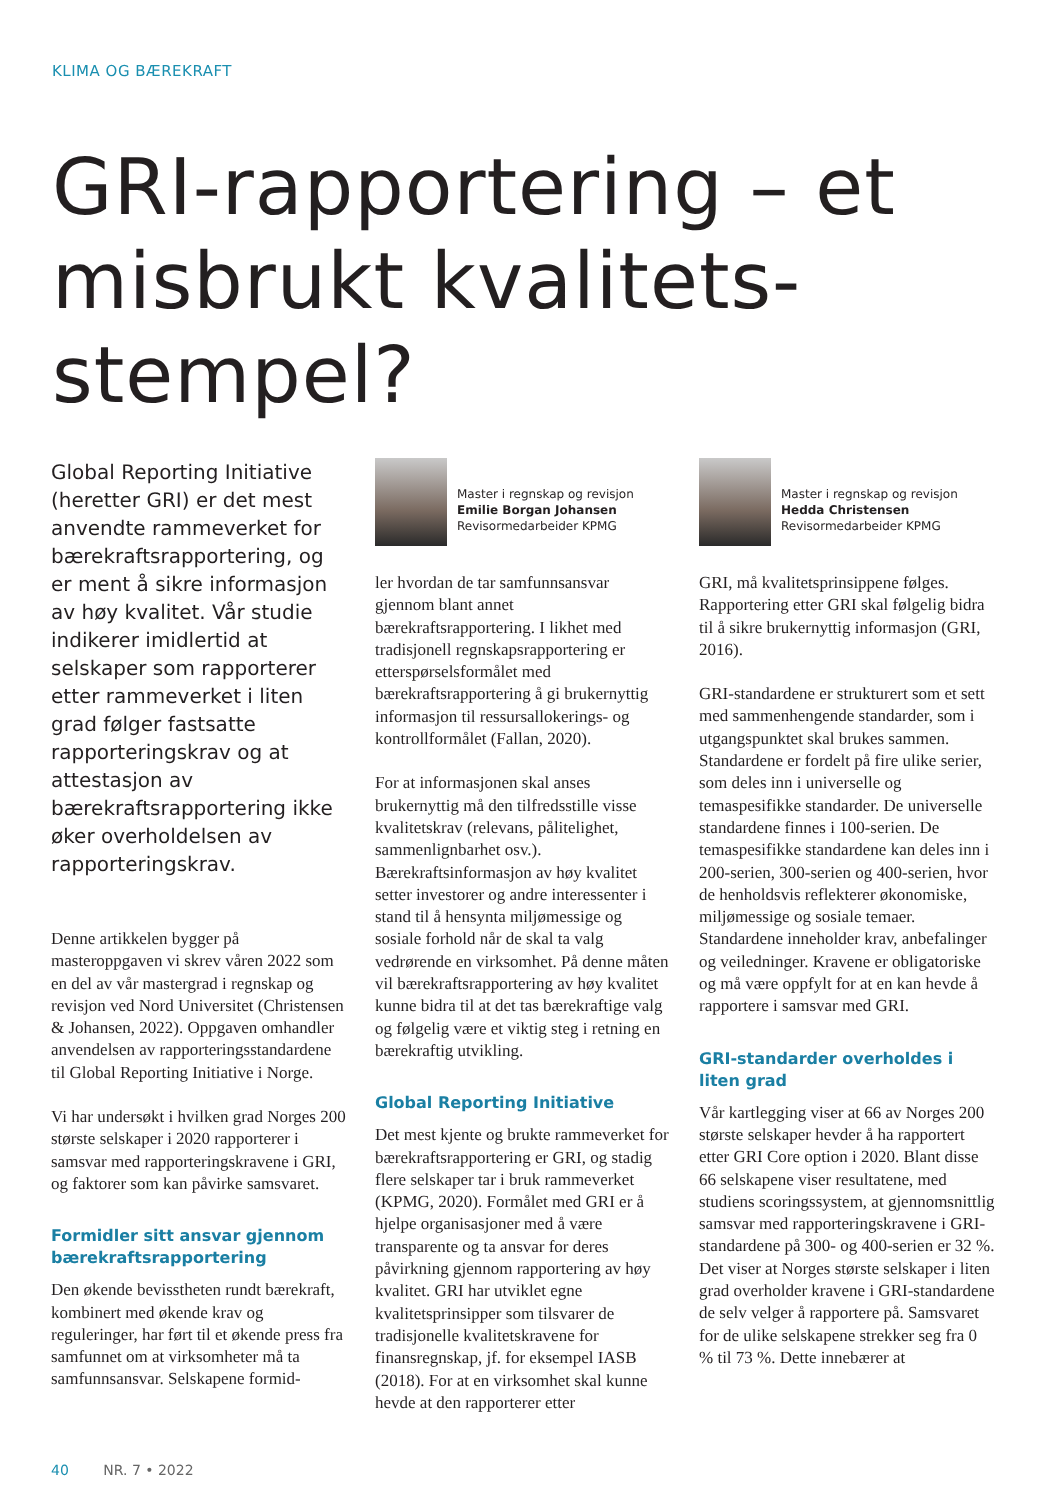KLIMA OG BÆREKRAFT
GRI-rapportering – et misbrukt kvalitets-stempel?
Global Reporting Initiative (heretter GRI) er det mest anvendte rammeverket for bærekraftsrapportering, og er ment å sikre informasjon av høy kvalitet. Vår studie indikerer imidlertid at selskaper som rapporterer etter rammeverket i liten grad følger fastsatte rapporteringskrav og at attestasjon av bærekraftsrapportering ikke øker overholdelsen av rapporteringskrav.
Denne artikkelen bygger på masteroppgaven vi skrev våren 2022 som en del av vår mastergrad i regnskap og revisjon ved Nord Universitet (Christensen & Johansen, 2022). Oppgaven omhandler anvendelsen av rapporteringsstandardene til Global Reporting Initiative i Norge.
Vi har undersøkt i hvilken grad Norges 200 største selskaper i 2020 rapporterer i samsvar med rapporteringskravene i GRI, og faktorer som kan påvirke samsvaret.
Formidler sitt ansvar gjennom bærekraftsrapportering
Den økende bevisstheten rundt bærekraft, kombinert med økende krav og reguleringer, har ført til et økende press fra samfunnet om at virksomheter må ta samfunnsansvar. Selskapene formid-
Master i regnskap og revisjon
Emilie Borgan Johansen
Revisormedarbeider KPMG
ler hvordan de tar samfunnsansvar gjennom blant annet bærekraftsrapportering. I likhet med tradisjonell regnskapsrapportering er etterspørselsformålet med bærekraftsrapportering å gi brukernyttig informasjon til ressursallokerings- og kontrollformålet (Fallan, 2020).
For at informasjonen skal anses brukernyttig må den tilfredsstille visse kvalitetskrav (relevans, pålitelighet, sammenlignbarhet osv.). Bærekraftsinformasjon av høy kvalitet setter investorer og andre interessenter i stand til å hensynta miljømessige og sosiale forhold når de skal ta valg vedrørende en virksomhet. På denne måten vil bærekraftsrapportering av høy kvalitet kunne bidra til at det tas bærekraftige valg og følgelig være et viktig steg i retning en bærekraftig utvikling.
Global Reporting Initiative
Det mest kjente og brukte rammeverket for bærekraftsrapportering er GRI, og stadig flere selskaper tar i bruk rammeverket (KPMG, 2020). Formålet med GRI er å hjelpe organisasjoner med å være transparente og ta ansvar for deres påvirkning gjennom rapportering av høy kvalitet. GRI har utviklet egne kvalitetsprinsipper som tilsvarer de tradisjonelle kvalitetskravene for finansregnskap, jf. for eksempel IASB (2018). For at en virksomhet skal kunne hevde at den rapporterer etter
Master i regnskap og revisjon
Hedda Christensen
Revisormedarbeider KPMG
GRI, må kvalitetsprinsippene følges. Rapportering etter GRI skal følgelig bidra til å sikre brukernyttig informasjon (GRI, 2016).
GRI-standardene er strukturert som et sett med sammenhengende standarder, som i utgangspunktet skal brukes sammen. Standardene er fordelt på fire ulike serier, som deles inn i universelle og temaspesifikke standarder. De universelle standardene finnes i 100-serien. De temaspesifikke standardene kan deles inn i 200-serien, 300-serien og 400-serien, hvor de henholdsvis reflekterer økonomiske, miljømessige og sosiale temaer. Standardene inneholder krav, anbefalinger og veiledninger. Kravene er obligatoriske og må være oppfylt for at en kan hevde å rapportere i samsvar med GRI.
GRI-standarder overholdes i liten grad
Vår kartlegging viser at 66 av Norges 200 største selskaper hevder å ha rapportert etter GRI Core option i 2020. Blant disse 66 selskapene viser resultatene, med studiens scoringssystem, at gjennomsnittlig samsvar med rapporteringskravene i GRI-standardene på 300- og 400-serien er 32 %. Det viser at Norges største selskaper i liten grad overholder kravene i GRI-standardene de selv velger å rapportere på. Samsvaret for de ulike selskapene strekker seg fra 0 % til 73 %. Dette innebærer at
40 NR. 7 • 2022